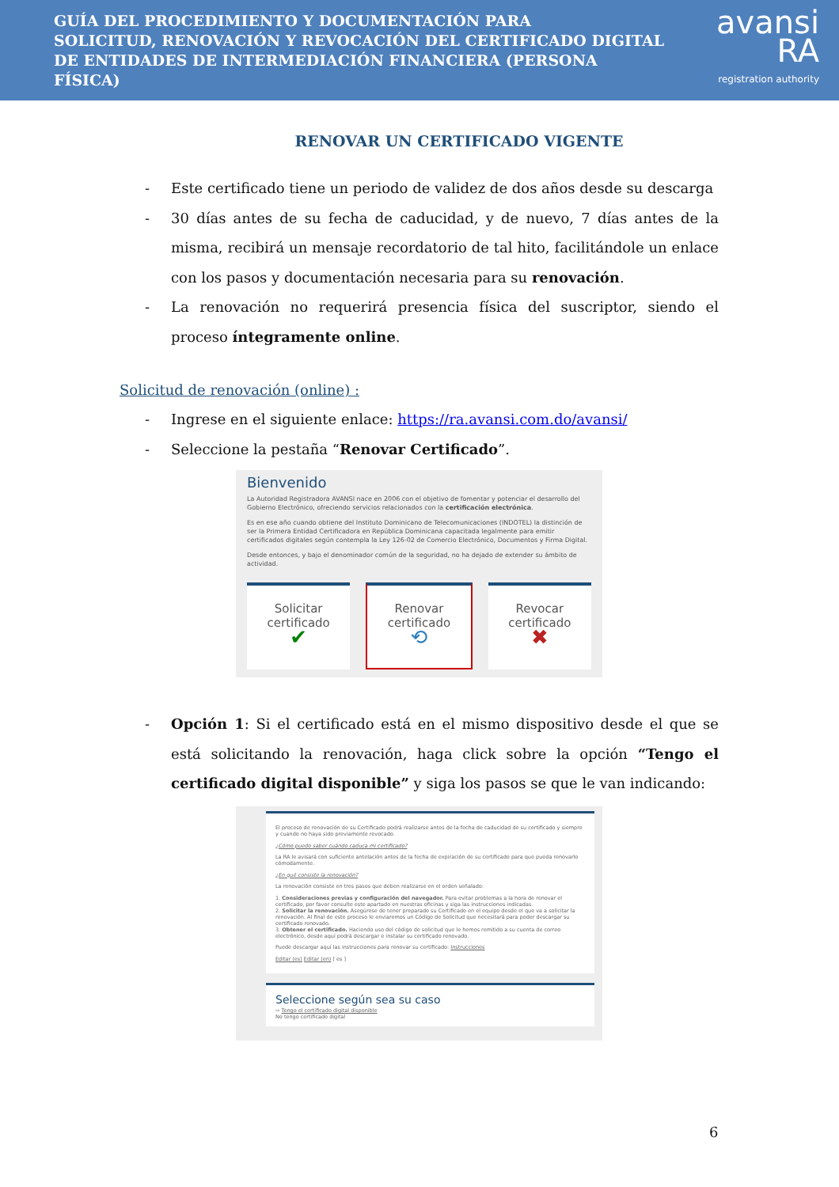GUÍA DEL PROCEDIMIENTO Y DOCUMENTACIÓN PARA
SOLICITUD, RENOVACIÓN Y REVOCACIÓN DEL CERTIFICADO DIGITAL
DE ENTIDADES DE INTERMEDIACIÓN FINANCIERA (PERSONA FÍSICA)
avansi RA
registration authority
RENOVAR UN CERTIFICADO VIGENTE
- Este certificado tiene un periodo de validez de dos años desde su descarga
- 30 días antes de su fecha de caducidad, y de nuevo, 7 días antes de la misma, recibirá un mensaje recordatorio de tal hito, facilitándole un enlace con los pasos y documentación necesaria para su renovación.
- La renovación no requerirá presencia física del suscriptor, siendo el proceso íntegramente online.
Solicitud de renovación (online) :
- Ingrese en el siguiente enlace: https://ra.avansi.com.do/avansi/
- Seleccione la pestaña “Renovar Certificado”.
Bienvenido
La Autoridad Registradora AVANSI nace en 2006 con el objetivo de fomentar y potenciar el desarrollo del Gobierno Electrónico, ofreciendo servicios relacionados con la certificación electrónica.
Es en ese año cuando obtiene del Instituto Dominicano de Telecomunicaciones (INDOTEL) la distinción de ser la Primera Entidad Certificadora en República Dominicana capacitada legalmente para emitir certificados digitales según contempla la Ley 126-02 de Comercio Electrónico, Documentos y Firma Digital.
Desde entonces, y bajo el denominador común de la seguridad, no ha dejado de extender su ámbito de actividad.
Solicitar
certificado
✔
Renovar
certificado
⟲
Revocar
certificado
✖
- Opción 1: Si el certificado está en el mismo dispositivo desde el que se está solicitando la renovación, haga click sobre la opción “Tengo el certificado digital disponible” y siga los pasos se que le van indicando:
El proceso de renovación de su Certificado podrá realizarse antes de la fecha de caducidad de su certificado y siempre y cuando no haya sido previamente revocado.
¿Cómo puedo saber cuándo caduca mi certificado?
La RA le avisará con suficiente antelación antes de la fecha de expiración de su certificado para que pueda renovarlo cómodamente.
¿En qué consiste la renovación?
La renovación consiste en tres pasos que deben realizarse en el orden señalado:
1. Consideraciones previas y configuración del navegador. Para evitar problemas a la hora de renovar el certificado, por favor consulte este apartado en nuestras oficinas y siga las instrucciones indicadas.
2. Solicitar la renovación. Asegúrese de tener preparado su Certificado en el equipo desde el que va a solicitar la renovación. Al final de este proceso le enviaremos un Código de Solicitud que necesitará para poder descargar su certificado renovado.
3. Obtener el certificado. Haciendo uso del código de solicitud que le hemos remitido a su cuenta de correo electrónico, desde aquí podrá descargar e instalar su certificado renovado.
Puede descargar aquí las instrucciones para renovar su certificado: Instrucciones
Editar (es) Editar (en) [ es ]
Seleccione según sea su caso
⇨ Tengo el certificado digital disponible
No tengo certificado digital
6